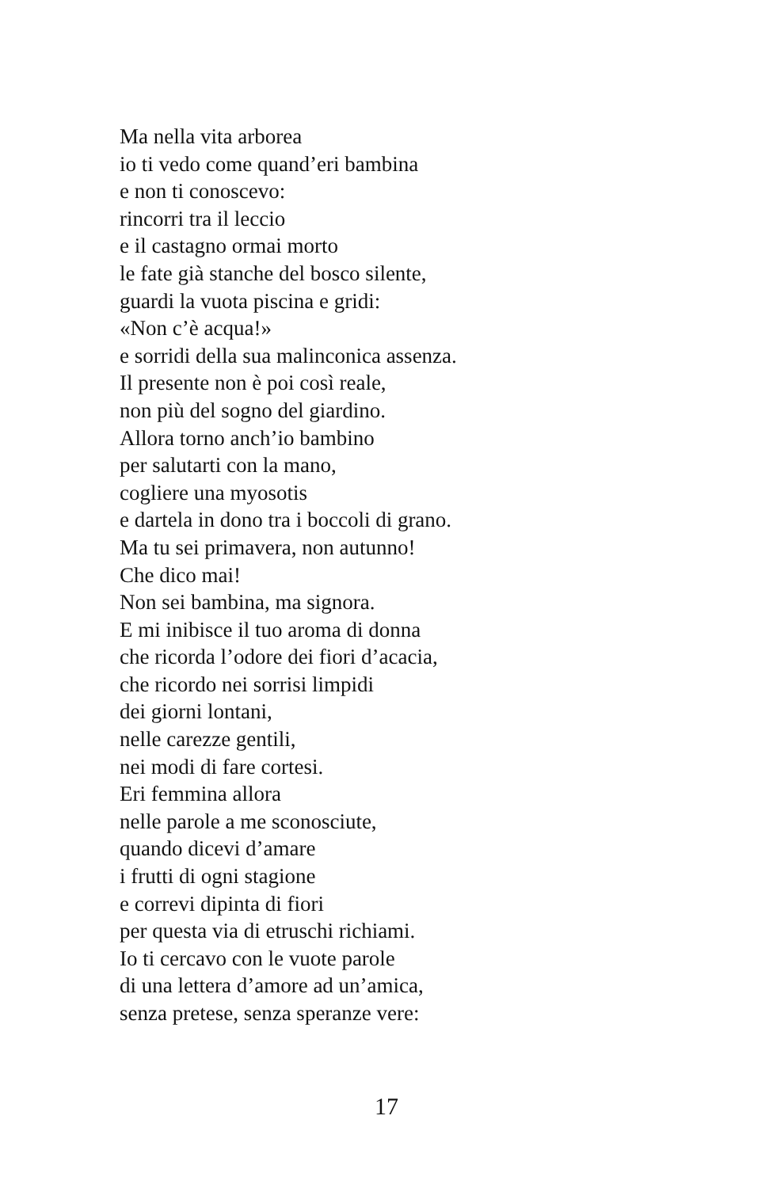Ma nella vita arborea
io ti vedo come quand’eri bambina
e non ti conoscevo:
rincorri tra il leccio
e il castagno ormai morto
le fate già stanche del bosco silente,
guardi la vuota piscina e gridi:
«Non c’è acqua!»
e sorridi della sua malinconica assenza.
Il presente non è poi così reale,
non più del sogno del giardino.
Allora torno anch’io bambino
per salutarti con la mano,
cogliere una myosotis
e dartela in dono tra i boccoli di grano.
Ma tu sei primavera, non autunno!
Che dico mai!
Non sei bambina, ma signora.
E mi inibisce il tuo aroma di donna
che ricorda l’odore dei fiori d’acacia,
che ricordo nei sorrisi limpidi
dei giorni lontani,
nelle carezze gentili,
nei modi di fare cortesi.
Eri femmina allora
nelle parole a me sconosciute,
quando dicevi d’amare
i frutti di ogni stagione
e correvi dipinta di fiori
per questa via di etruschi richiami.
Io ti cercavo con le vuote parole
di una lettera d’amore ad un’amica,
senza pretese, senza speranze vere:
17